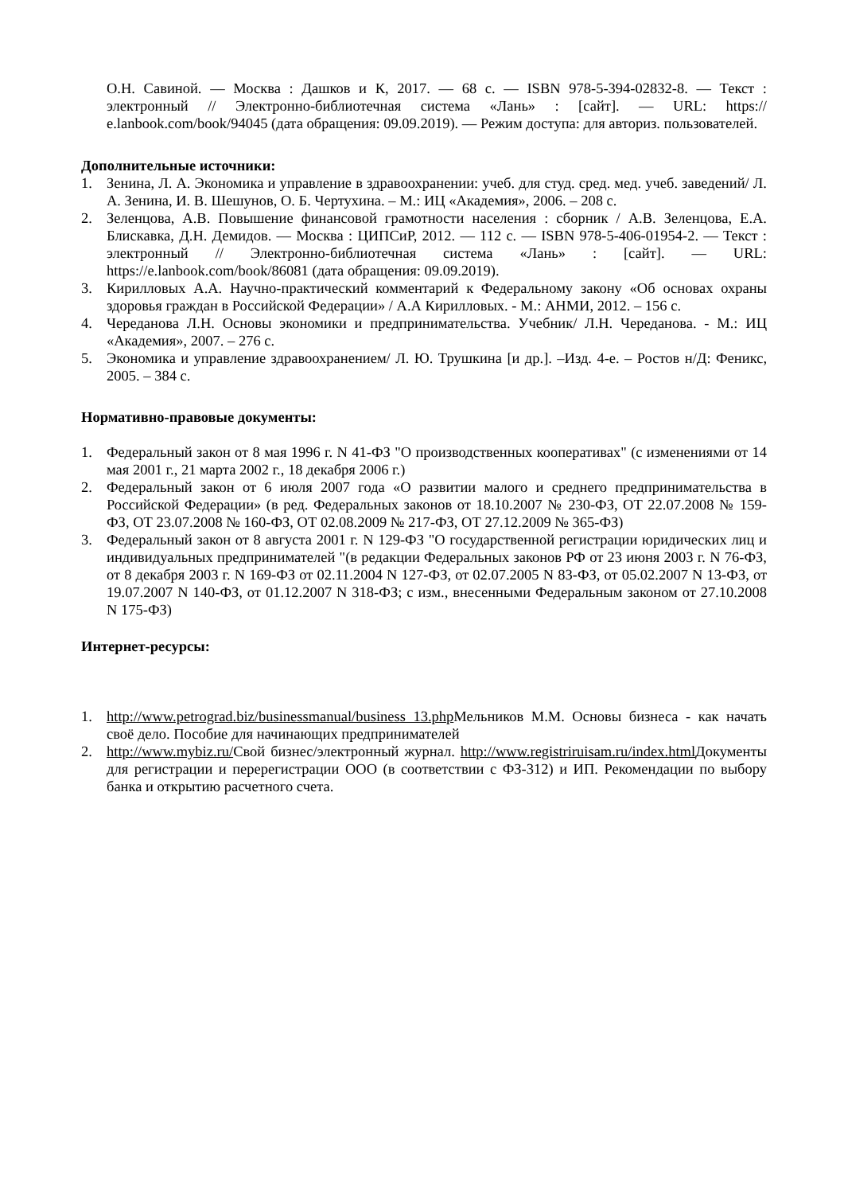О.Н. Савиной. — Москва : Дашков и К, 2017. — 68 с. — ISBN 978-5-394-02832-8. — Текст : электронный // Электронно-библиотечная система «Лань» : [сайт]. — URL: https:// e.lanbook.com/book/94045 (дата обращения: 09.09.2019). — Режим доступа: для авториз. пользователей.
Дополнительные источники:
1. Зенина, Л. А. Экономика и управление в здравоохранении: учеб. для студ. сред. мед. учеб. заведений/ Л. А. Зенина, И. В. Шешунов, О. Б. Чертухина. – М.: ИЦ «Академия», 2006. – 208 с.
2. Зеленцова, А.В. Повышение финансовой грамотности населения : сборник / А.В. Зеленцова, Е.А. Блискавка, Д.Н. Демидов. — Москва : ЦИПСиР, 2012. — 112 с. — ISBN 978-5-406-01954-2. — Текст : электронный // Электронно-библиотечная система «Лань» : [сайт]. — URL: https://e.lanbook.com/book/86081 (дата обращения: 09.09.2019).
3. Кирилловых А.А. Научно-практический комментарий к Федеральному закону «Об основах охраны здоровья граждан в Российской Федерации» / А.А Кирилловых. - М.: АНМИ, 2012. – 156 с.
4. Череданова Л.Н. Основы экономики и предпринимательства. Учебник/ Л.Н. Череданова. - М.: ИЦ «Академия», 2007. – 276 с.
5. Экономика и управление здравоохранением/ Л. Ю. Трушкина [и др.]. –Изд. 4-е. – Ростов н/Д: Феникс, 2005. – 384 с.
Нормативно-правовые документы:
1. Федеральный закон от 8 мая 1996 г. N 41-ФЗ "О производственных кооперативах" (с изменениями от 14 мая 2001 г., 21 марта 2002 г., 18 декабря 2006 г.)
2. Федеральный закон от 6 июля 2007 года «О развитии малого и среднего предпринимательства в Российской Федерации» (в ред. Федеральных законов от 18.10.2007 № 230-ФЗ, ОТ 22.07.2008 № 159-ФЗ, ОТ 23.07.2008 № 160-ФЗ, ОТ 02.08.2009 № 217-ФЗ, ОТ 27.12.2009 № 365-ФЗ)
3. Федеральный закон от 8 августа 2001 г. N 129-ФЗ "О государственной регистрации юридических лиц и индивидуальных предпринимателей "(в редакции Федеральных законов РФ от 23 июня 2003 г. N 76-ФЗ, от 8 декабря 2003 г. N 169-ФЗ от 02.11.2004 N 127-ФЗ, от 02.07.2005 N 83-ФЗ, от 05.02.2007 N 13-ФЗ, от 19.07.2007 N 140-ФЗ, от 01.12.2007 N 318-ФЗ; с изм., внесенными Федеральным законом от 27.10.2008 N 175-ФЗ)
Интернет-ресурсы:
1. http://www.petrograd.biz/businessmanual/business 13.php Мельников М.М. Основы бизнеса - как начать своё дело. Пособие для начинающих предпринимателей
2. http://www.mybiz.ru/Свой бизнес/электронный журнал. http://www.registriruisam.ru/index.html Документы для регистрации и перерегистрации ООО (в соответствии с ФЗ-312) и ИП. Рекомендации по выбору банка и открытию расчетного счета.